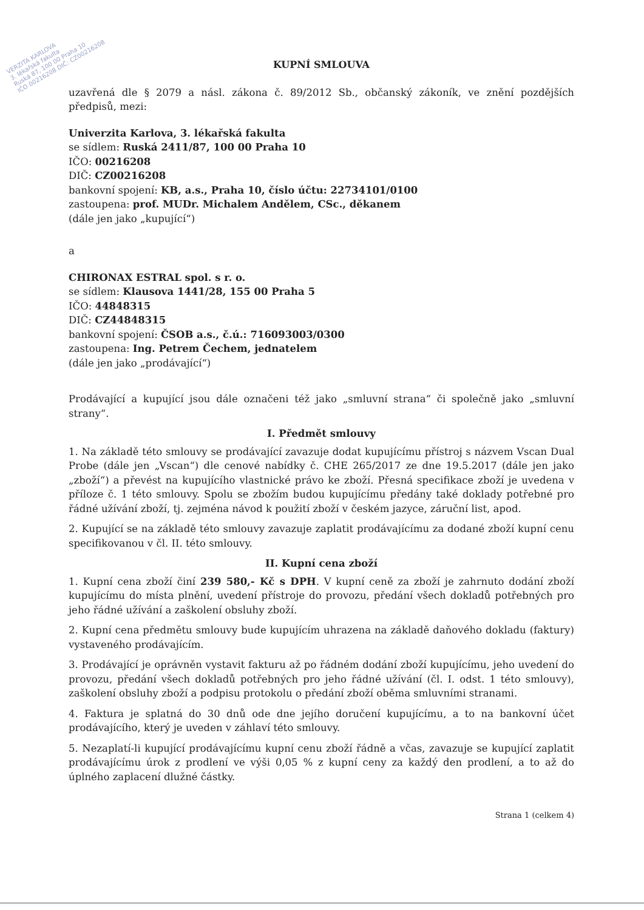VERZITA KARLOVA
3. lékařská fakulta
Ruská 87, 100 00 Praha 10
IČO 00216208 DIČ: CZ00216208
KUPNÍ SMLOUVA
uzavřená dle § 2079 a násl. zákona č. 89/2012 Sb., občanský zákoník, ve znění pozdějších předpisů, mezi:
Univerzita Karlova, 3. lékařská fakulta
se sídlem: Ruská 2411/87, 100 00 Praha 10
IČO: 00216208
DIČ: CZ00216208
bankovní spojení: KB, a.s., Praha 10, číslo účtu: 22734101/0100
zastoupena: prof. MUDr. Michalem Anděl­em, CSc., děkanem
(dále jen jako „kupující“)
a
CHIRONAX ESTRAL spol. s r. o.
se sídlem: Klausova 1441/28, 155 00 Praha 5
IČO: 44848315
DIČ: CZ44848315
bankovní spojení: ČSOB a.s., č.ú.: 716093003/0300
zastoupena: Ing. Petrem Čechem, jednatelem
(dále jen jako „prodávající“)
Prodávající a kupující jsou dále označeni též jako „smluvní strana“ či společně jako „smluvní strany“.
I. Předmět smlouvy
1. Na základě této smlouvy se prodávající zavazuje dodat kupujícímu přístroj s názvem Vscan Dual Probe (dále jen „Vscan“) dle cenové nabídky č. CHE 265/2017 ze dne 19.5.2017 (dále jen jako „zboží“) a převést na kupujícího vlastnické právo ke zboží. Přesná specifikace zboží je uvedena v příloze č. 1 této smlouvy. Spolu se zbožím budou kupujícímu předány také doklady potřebné pro řádné užívání zboží, tj. zejména návod k použití zboží v českém jazyce, záruční list, apod.
2. Kupující se na základě této smlouvy zavazuje zaplatit prodávajícímu za dodané zboží kupní cenu specifikovanou v čl. II. této smlouvy.
II. Kupní cena zboží
1. Kupní cena zboží činí 239 580,- Kč s DPH. V kupní ceně za zboží je zahrnuto dodání zboží kupujícímu do místa plnění, uvedení přístroje do provozu, předání všech dokladů potřebných pro jeho řádné užívání a zaškolení obsluhy zboží.
2. Kupní cena předmětu smlouvy bude kupujícím uhrazena na základě daňového dokladu (faktury) vystaveného prodávajícím.
3. Prodávající je oprávněn vystavit fakturu až po řádném dodání zboží kupujícímu, jeho uvedení do provozu, předání všech dokladů potřebných pro jeho řádné užívání (čl. I. odst. 1 této smlouvy), zaškolení obsluhy zboží a podpisu protokolu o předání zboží oběma smluvními stranami.
4. Faktura je splatná do 30 dnů ode dne jejího doručení kupujícímu, a to na bankovní účet prodávajícího, který je uveden v záhlaví této smlouvy.
5. Nezaplatí-li kupující prodávajícímu kupní cenu zboží řádně a včas, zavazuje se kupující zaplatit prodávajícímu úrok z prodlení ve výši 0,05 % z kupní ceny za každý den prodlení, a to až do úplného zaplacení dlužné částky.
Strana 1 (celkem 4)